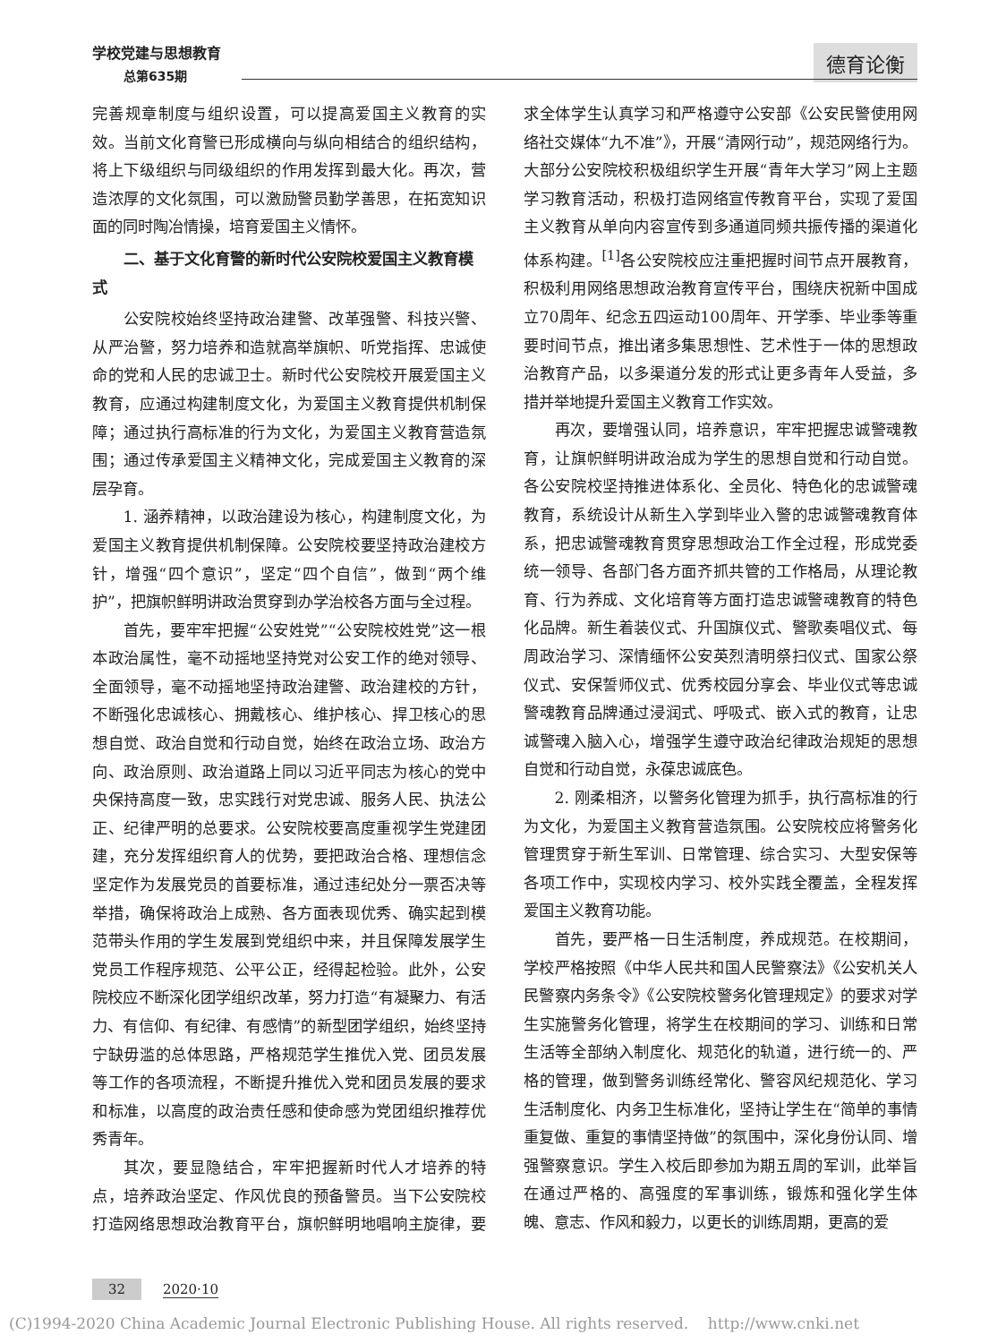学校党建与思想教育
总第635期
德育论衡
完善规章制度与组织设置，可以提高爱国主义教育的实效。当前文化育警已形成横向与纵向相结合的组织结构，将上下级组织与同级组织的作用发挥到最大化。再次，营造浓厚的文化氛围，可以激励警员勤学善思，在拓宽知识面的同时陶冶情操，培育爱国主义情怀。
二、基于文化育警的新时代公安院校爱国主义教育模式
公安院校始终坚持政治建警、改革强警、科技兴警、从严治警，努力培养和造就高举旗帜、听党指挥、忠诚使命的党和人民的忠诚卫士。新时代公安院校开展爱国主义教育，应通过构建制度文化，为爱国主义教育提供机制保障；通过执行高标准的行为文化，为爱国主义教育营造氛围；通过传承爱国主义精神文化，完成爱国主义教育的深层孕育。
1. 涵养精神，以政治建设为核心，构建制度文化，为爱国主义教育提供机制保障。公安院校要坚持政治建校方针，增强“四个意识”，坚定“四个自信”，做到“两个维护”，把旗帜鲜明讲政治贯穿到办学治校各方面与全过程。
首先，要牢牢把握“公安姓党”“公安院校姓党”这一根本政治属性，毫不动摇地坚持党对公安工作的绝对领导、全面领导，毫不动摇地坚持政治建警、政治建校的方针，不断强化忠诚核心、拥戴核心、维护核心、捍卫核心的思想自觉、政治自觉和行动自觉，始终在政治立场、政治方向、政治原则、政治道路上同以习近平同志为核心的党中央保持高度一致，忠实践行对党忠诚、服务人民、执法公正、纪律严明的总要求。公安院校要高度重视学生党建团建，充分发挥组织育人的优势，要把政治合格、理想信念坚定作为发展党员的首要标准，通过违纪处分一票否决等举措，确保将政治上成熟、各方面表现优秀、确实起到模范带头作用的学生发展到党组织中来，并且保障发展学生党员工作程序规范、公平公正，经得起检验。此外，公安院校应不断深化团学组织改革，努力打造“有凝聚力、有活力、有信仰、有纪律、有感情”的新型团学组织，始终坚持宁缺毋滥的总体思路，严格规范学生推优入党、团员发展等工作的各项流程，不断提升推优入党和团员发展的要求和标准，以高度的政治责任感和使命感为党团组织推荐优秀青年。
其次，要显隐结合，牢牢把握新时代人才培养的特点，培养政治坚定、作风优良的预备警员。当下公安院校打造网络思想政治教育平台，旗帜鲜明地唱响主旋律，要求全体学生认真学习和严格遵守公安部《公安民警使用网络社交媒体“九不准”》，开展“清网行动”，规范网络行为。大部分公安院校积极组织学生开展“青年大学习”网上主题学习教育活动，积极打造网络宣传教育平台，实现了爱国主义教育从单向内容宣传到多通道同频共振传播的渠道化体系构建。<sup>[1]</sup>各公安院校应注重把握时间节点开展教育，积极利用网络思想政治教育宣传平台，围绕庆祝新中国成立70周年、纪念五四运动100周年、开学季、毕业季等重要时间节点，推出诸多集思想性、艺术性于一体的思想政治教育产品，以多渠道分发的形式让更多青年人受益，多措并举地提升爱国主义教育工作实效。
再次，要增强认同，培养意识，牢牢把握忠诚警魂教育，让旗帜鲜明讲政治成为学生的思想自觉和行动自觉。各公安院校坚持推进体系化、全员化、特色化的忠诚警魂教育，系统设计从新生入学到毕业入警的忠诚警魂教育体系，把忠诚警魂教育贯穿思想政治工作全过程，形成党委统一领导、各部门各方面齐抓共管的工作格局，从理论教育、行为养成、文化培育等方面打造忠诚警魂教育的特色化品牌。新生着装仪式、升国旗仪式、警歌奏唱仪式、每周政治学习、深情缅怀公安英烈清明祭扫仪式、国家公祭仪式、安保誓师仪式、优秀校园分享会、毕业仪式等忠诚警魂教育品牌通过浸润式、呼吸式、嵌入式的教育，让忠诚警魂入脑入心，增强学生遵守政治纪律政治规矩的思想自觉和行动自觉，永葆忠诚底色。
2. 刚柔相济，以警务化管理为抓手，执行高标准的行为文化，为爱国主义教育营造氛围。公安院校应将警务化管理贯穿于新生军训、日常管理、综合实习、大型安保等各项工作中，实现校内学习、校外实践全覆盖，全程发挥爱国主义教育功能。
首先，要严格一日生活制度，养成规范。在校期间，学校严格按照《中华人民共和国人民警察法》《公安机关人民警察内务条令》《公安院校警务化管理规定》的要求对学生实施警务化管理，将学生在校期间的学习、训练和日常生活等全部纳入制度化、规范化的轨道，进行统一的、严格的管理，做到警务训练经常化、警容风纪规范化、学习生活制度化、内务卫生标准化，坚持让学生在“简单的事情重复做、重复的事情坚持做”的氛围中，深化身份认同、增强警察意识。学生入校后即参加为期五周的军训，此举旨在通过严格的、高强度的军事训练，锻炼和强化学生体魄、意志、作风和毅力，以更长的训练周期，更高的爱
32 2020·10
(C)1994-2020 China Academic Journal Electronic Publishing House. All rights reserved. http://www.cnki.net